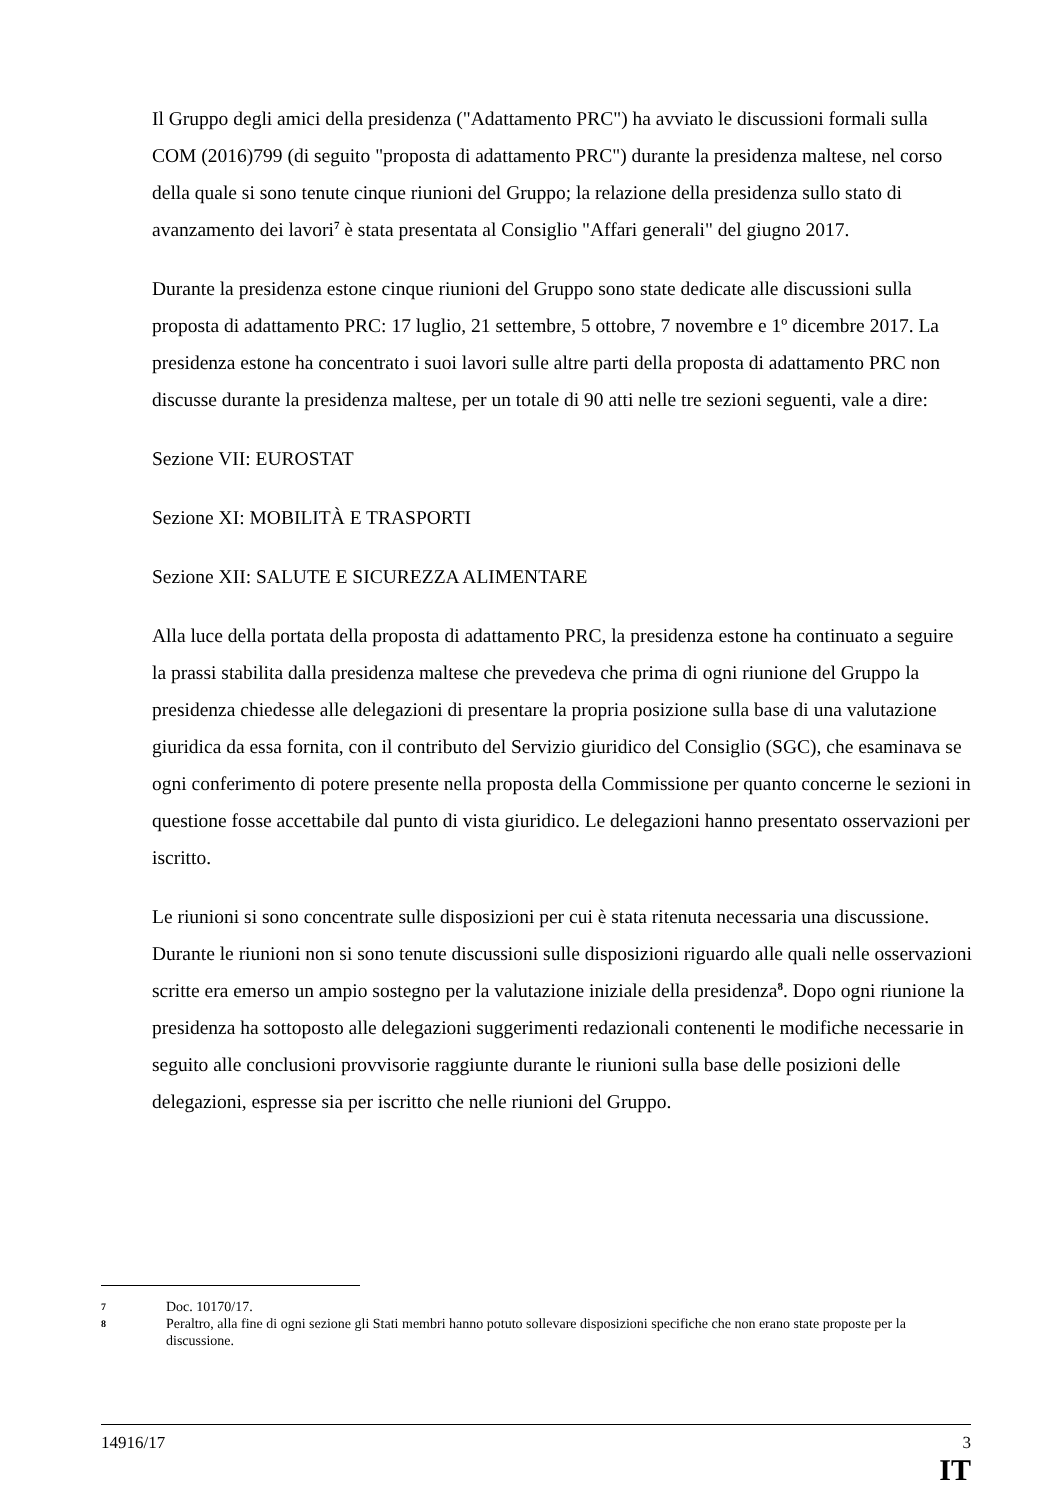Il Gruppo degli amici della presidenza ("Adattamento PRC") ha avviato le discussioni formali sulla COM (2016)799 (di seguito "proposta di adattamento PRC") durante la presidenza maltese, nel corso della quale si sono tenute cinque riunioni del Gruppo; la relazione della presidenza sullo stato di avanzamento dei lavori<sup>7</sup> è stata presentata al Consiglio "Affari generali" del giugno 2017.
Durante la presidenza estone cinque riunioni del Gruppo sono state dedicate alle discussioni sulla proposta di adattamento PRC: 17 luglio, 21 settembre, 5 ottobre, 7 novembre e 1º dicembre 2017. La presidenza estone ha concentrato i suoi lavori sulle altre parti della proposta di adattamento PRC non discusse durante la presidenza maltese, per un totale di 90 atti nelle tre sezioni seguenti, vale a dire:
Sezione VII: EUROSTAT
Sezione XI: MOBILITÀ E TRASPORTI
Sezione XII: SALUTE E SICUREZZA ALIMENTARE
Alla luce della portata della proposta di adattamento PRC, la presidenza estone ha continuato a seguire la prassi stabilita dalla presidenza maltese che prevedeva che prima di ogni riunione del Gruppo la presidenza chiedesse alle delegazioni di presentare la propria posizione sulla base di una valutazione giuridica da essa fornita, con il contributo del Servizio giuridico del Consiglio (SGC), che esaminava se ogni conferimento di potere presente nella proposta della Commissione per quanto concerne le sezioni in questione fosse accettabile dal punto di vista giuridico. Le delegazioni hanno presentato osservazioni per iscritto.
Le riunioni si sono concentrate sulle disposizioni per cui è stata ritenuta necessaria una discussione. Durante le riunioni non si sono tenute discussioni sulle disposizioni riguardo alle quali nelle osservazioni scritte era emerso un ampio sostegno per la valutazione iniziale della presidenza<sup>8</sup>. Dopo ogni riunione la presidenza ha sottoposto alle delegazioni suggerimenti redazionali contenenti le modifiche necessarie in seguito alle conclusioni provvisorie raggiunte durante le riunioni sulla base delle posizioni delle delegazioni, espresse sia per iscritto che nelle riunioni del Gruppo.
7 Doc. 10170/17.
8 Peraltro, alla fine di ogni sezione gli Stati membri hanno potuto sollevare disposizioni specifiche che non erano state proposte per la discussione.
14916/17 3
IT